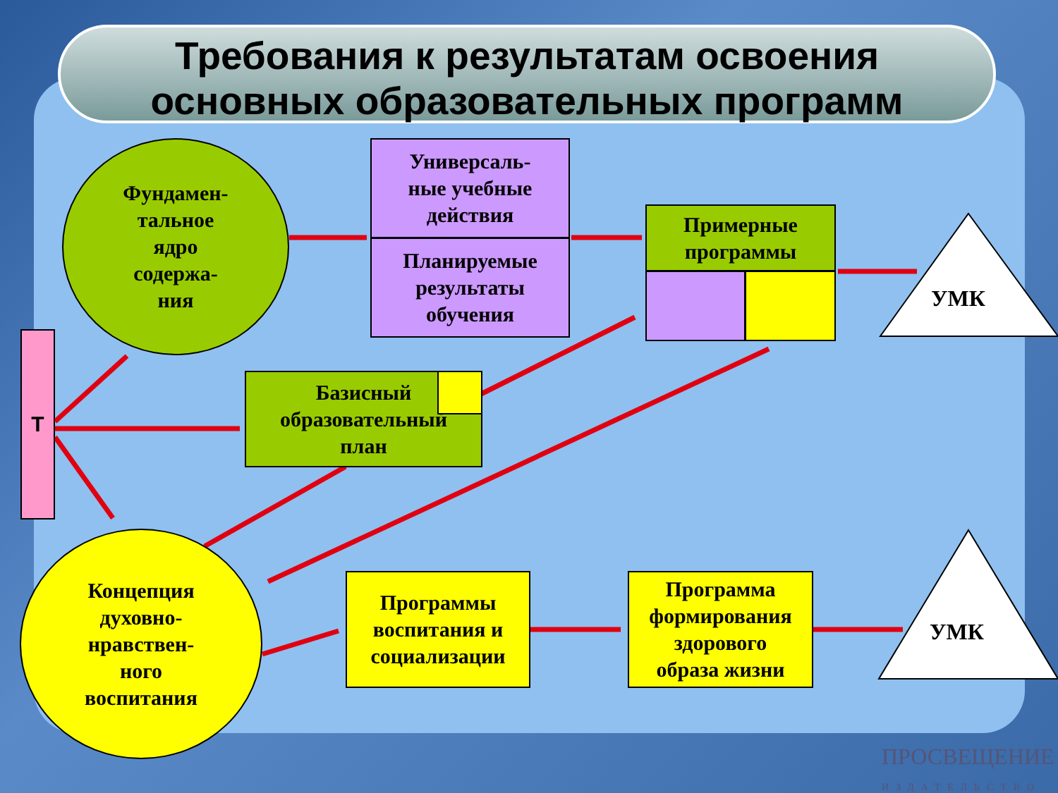Требования к результатам освоения
основных образовательных программ
Фундамен-
тальное
ядро
содержа-
ния
Универсаль-
ные учебные
действия
Планируемые
результаты
обучения
Примерные
программы
УМК
УМК
Т
Базисный
образовательный
план
Концепция
духовно-
нравствен-
ного
воспитания
Программы
воспитания и
социализации
Программа
формирования
здорового
образа жизни
ПРОСВЕЩЕНИЕ
ИЗДАТЕЛЬСТВО